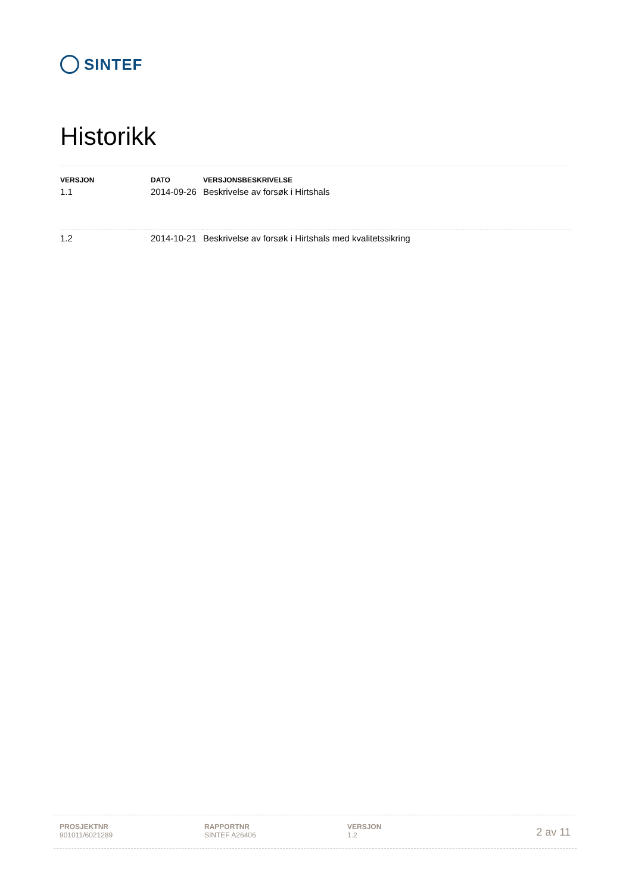SINTEF
Historikk
| VERSJON | DATO | VERSJONSBESKRIVELSE |
| --- | --- | --- |
| 1.1 | 2014-09-26 | Beskrivelse av forsøk i Hirtshals |
| 1.2 | 2014-10-21 | Beskrivelse av forsøk i Hirtshals med kvalitetssikring |
PROSJEKTNR
901011/6021289
RAPPORTNR
SINTEF A26406
VERSJON
1.2
2 av 11